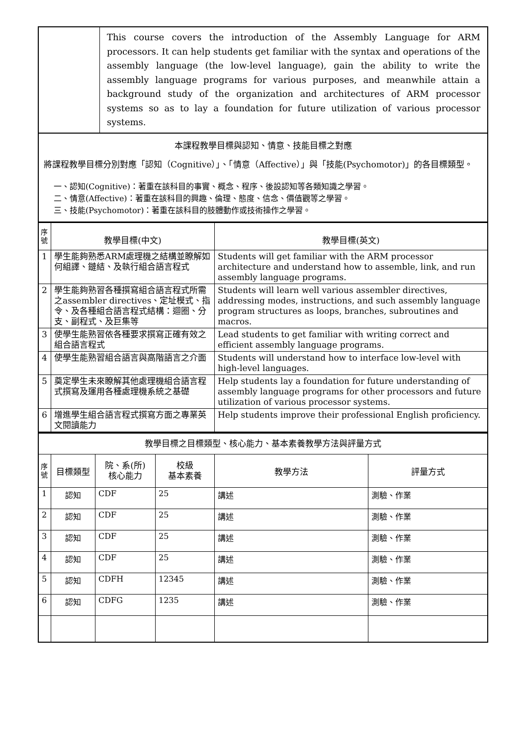| | This course covers the introduction of the Assembly Language for ARM processors. It can help students get familiar with the syntax and operations of the assembly language (the low-level language), gain the ability to write the assembly language programs for various purposes, and meanwhile attain a background study of the organization and architectures of ARM processor systems so as to lay a foundation for future utilization of various processor systems. |
| 本課程教學目標與認知、情意、技能目標之對應 將課程教學目標分別對應「認知（Cognitive）」、「情意（Affective）」與「技能(Psychomotor)」的各目標類型。 一、認知(Cognitive)：著重在該科目的事實、概念、程序、後設認知等各類知識之學習。 二、情意(Affective)：著重在該科目的興趣、倫理、態度、信念、價值觀等之學習。 三、技能(Psychomotor)：著重在該科目的肢體動作或技術操作之學習。 | |
| 序號 | 教學目標(中文) | 教學目標(英文) |
| 1 | 學生能夠熟悉ARM處理機之結構並瞭解如何組譯、鏈結、及執行組合語言程式 | Students will get familiar with the ARM processor architecture and understand how to assemble, link, and run assembly language programs. |
| 2 | 學生能夠熟習各種撰寫組合語言程式所需之assembler directives、定址模式、指令、及各種組合語言程式結構：迴圈、分支、副程式、及巨集等 | Students will learn well various assembler directives, addressing modes, instructions, and such assembly language program structures as loops, branches, subroutines and macros. |
| 3 | 使學生能熟習依各種要求撰寫正確有效之組合語言程式 | Lead students to get familiar with writing correct and efficient assembly language programs. |
| 4 | 使學生能熟習組合語言與高階語言之介面 | Students will understand how to interface low-level with high-level languages. |
| 5 | 奠定學生未來瞭解其他處理機組合語言程式撰寫及運用各種處理機系統之基礎 | Help students lay a foundation for future understanding of assembly language programs for other processors and future utilization of various processor systems. |
| 6 | 增進學生組合語言程式撰寫方面之專業英文閱讀能力 | Help students improve their professional English proficiency. |
| 教學目標之目標類型、核心能力、基本素養教學方法與評量方式 | | | | | |
| 序號 | 目標類型 | 院、系(所) 核心能力 | 校級 基本素養 | 教學方法 | 評量方式 |
| 1 | 認知 | CDF | 25 | 講述 | 測驗、作業 |
| 2 | 認知 | CDF | 25 | 講述 | 測驗、作業 |
| 3 | 認知 | CDF | 25 | 講述 | 測驗、作業 |
| 4 | 認知 | CDF | 25 | 講述 | 測驗、作業 |
| 5 | 認知 | CDFH | 12345 | 講述 | 測驗、作業 |
| 6 | 認知 | CDFG | 1235 | 講述 | 測驗、作業 |